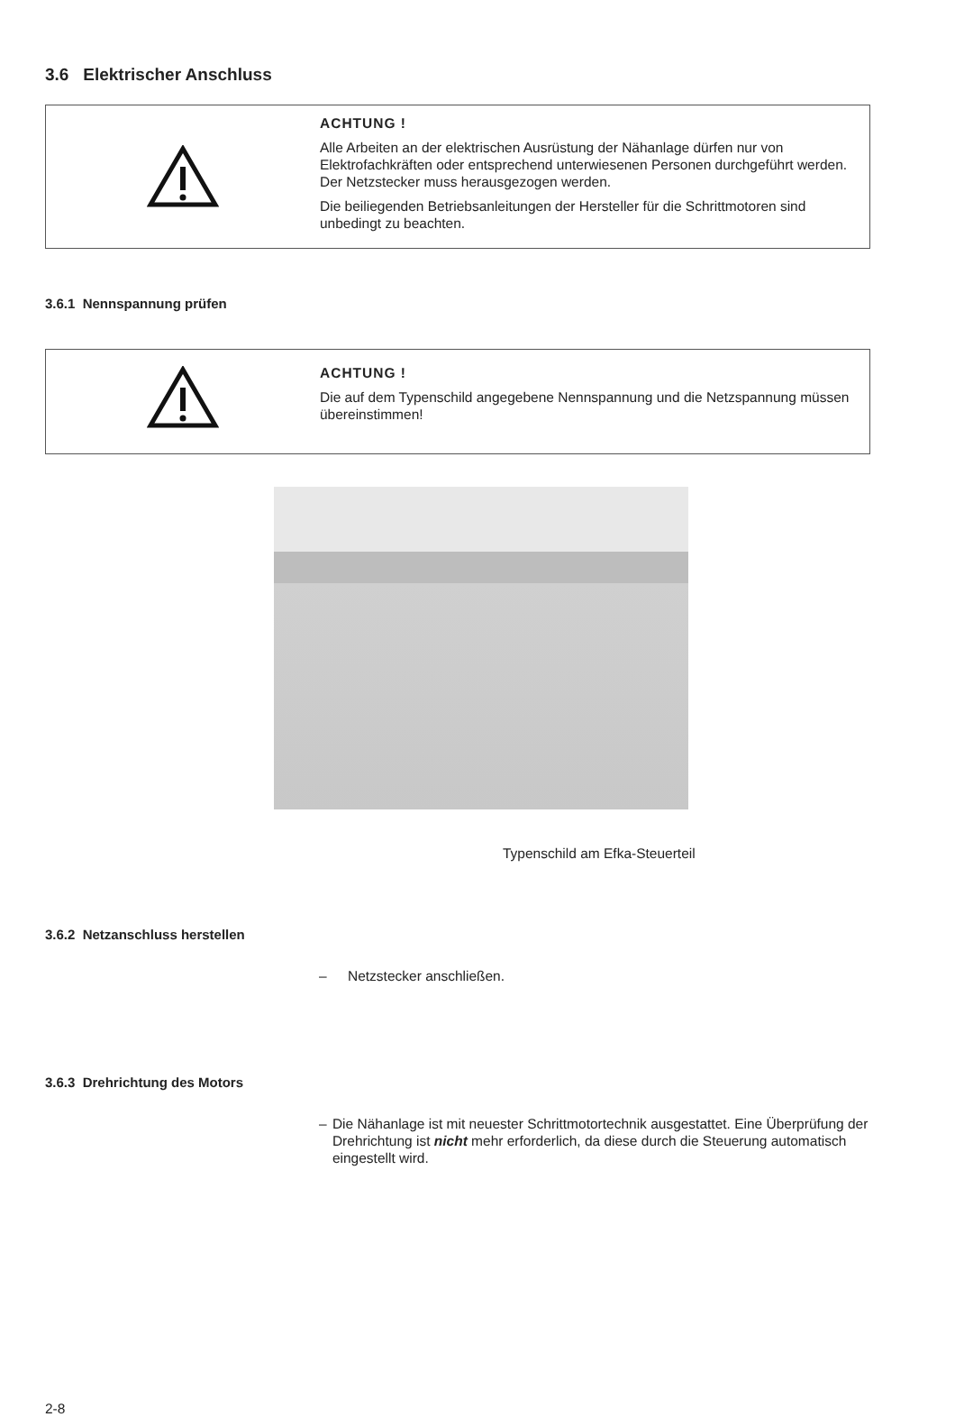3.6 Elektrischer Anschluss
ACHTUNG !
Alle Arbeiten an der elektrischen Ausrüstung der Nähanlage dürfen nur von Elektrofachkräften oder entsprechend unterwiesenen Personen durchgeführt werden.
Der Netzstecker muss herausgezogen werden.
Die beiliegenden Betriebsanleitungen der Hersteller für die Schrittmotoren sind unbedingt zu beachten.
3.6.1 Nennspannung prüfen
ACHTUNG !
Die auf dem Typenschild angegebene Nennspannung und die Netzspannung müssen übereinstimmen!
Typenschild am Efka-Steuerteil
3.6.2 Netzanschluss herstellen
– Netzstecker anschließen.
3.6.3 Drehrichtung des Motors
– Die Nähanlage ist mit neuester Schrittmotortechnik ausgestattet. Eine Überprüfung der Drehrichtung ist nicht mehr erforderlich, da diese durch die Steuerung automatisch eingestellt wird.
2-8